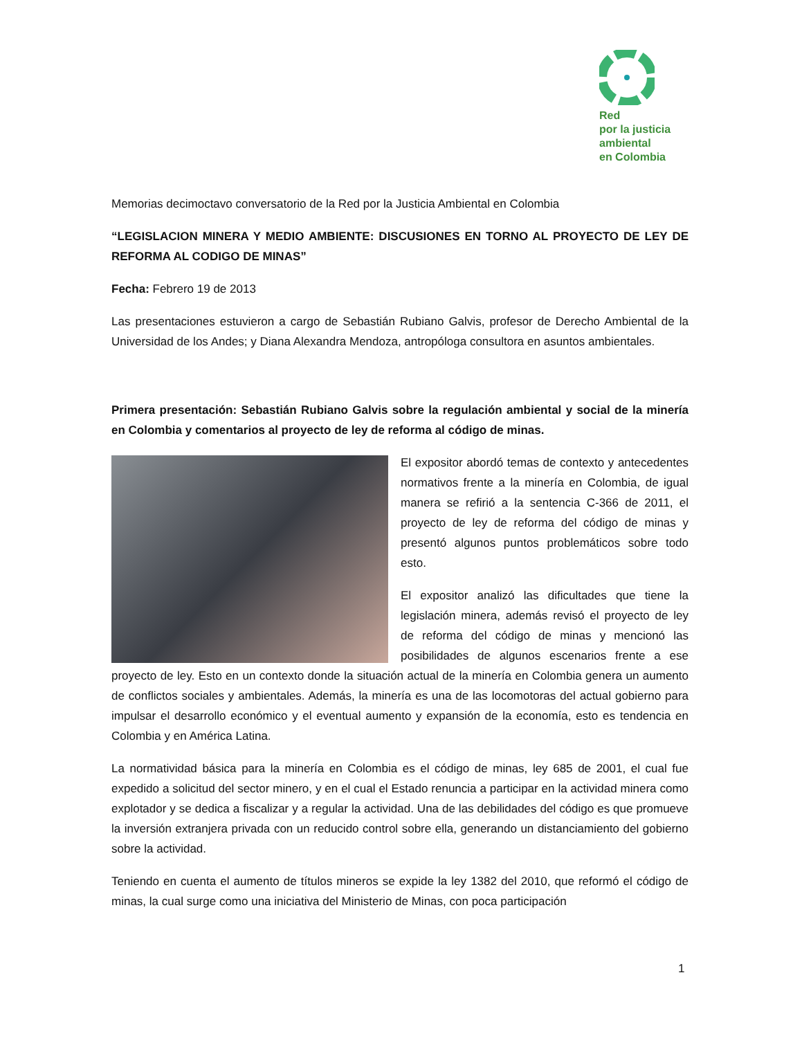Red
por la justicia
ambiental
en Colombia
Memorias decimoctavo conversatorio de la Red por la Justicia Ambiental en Colombia
“LEGISLACION MINERA Y MEDIO AMBIENTE: DISCUSIONES EN TORNO AL PROYECTO DE LEY DE REFORMA AL CODIGO DE MINAS”
Fecha: Febrero 19 de 2013
Las presentaciones estuvieron a cargo de Sebastián Rubiano Galvis, profesor de Derecho Ambiental de la Universidad de los Andes; y Diana Alexandra Mendoza, antropóloga consultora en asuntos ambientales.
Primera presentación: Sebastián Rubiano Galvis sobre la regulación ambiental y social de la minería en Colombia y comentarios al proyecto de ley de reforma al código de minas.
El expositor abordó temas de contexto y antecedentes normativos frente a la minería en Colombia, de igual manera se refirió a la sentencia C-366 de 2011, el proyecto de ley de reforma del código de minas y presentó algunos puntos problemáticos sobre todo esto.
El expositor analizó las dificultades que tiene la legislación minera, además revisó el proyecto de ley de reforma del código de minas y mencionó las posibilidades de algunos escenarios frente a ese proyecto de ley. Esto en un contexto donde la situación actual de la minería en Colombia genera un aumento de conflictos sociales y ambientales. Además, la minería es una de las locomotoras del actual gobierno para impulsar el desarrollo económico y el eventual aumento y expansión de la economía, esto es tendencia en Colombia y en América Latina.
La normatividad básica para la minería en Colombia es el código de minas, ley 685 de 2001, el cual fue expedido a solicitud del sector minero, y en el cual el Estado renuncia a participar en la actividad minera como explotador y se dedica a fiscalizar y a regular la actividad. Una de las debilidades del código es que promueve la inversión extranjera privada con un reducido control sobre ella, generando un distanciamiento del gobierno sobre la actividad.
Teniendo en cuenta el aumento de títulos mineros se expide la ley 1382 del 2010, que reformó el código de minas, la cual surge como una iniciativa del Ministerio de Minas, con poca participación
1